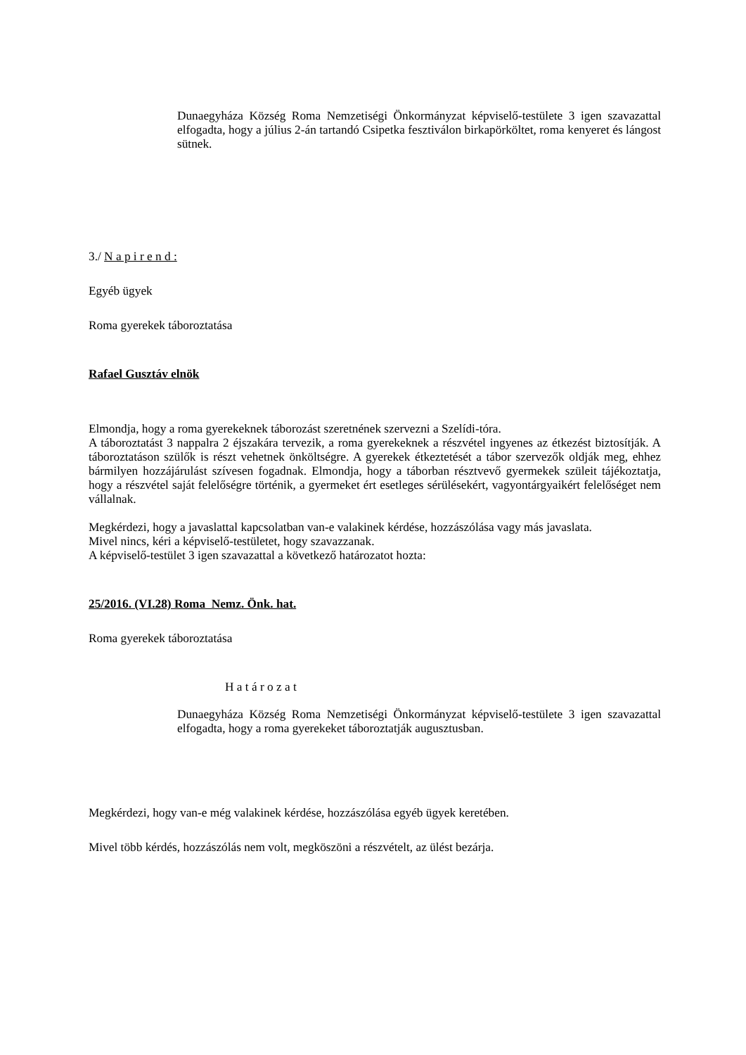Dunaegyháza Község Roma Nemzetiségi Önkormányzat képviselő-testülete 3 igen szavazattal elfogadta, hogy a július 2-án tartandó Csipetka fesztiválon birkapörköltet, roma kenyeret és lángost sütnek.
3./ N a p i r e n d :
Egyéb ügyek
Roma gyerekek táboroztatása
Rafael Gusztáv elnök
Elmondja, hogy a roma gyerekeknek táborozást szeretnének szervezni a Szelídi-tóra.
A táboroztatást 3 nappalra 2 éjszakára tervezik, a roma gyerekeknek a részvétel ingyenes az étkezést biztosítják. A táboroztatáson szülők is részt vehetnek önköltségre. A gyerekek étkeztetését a tábor szervezők oldják meg, ehhez bármilyen hozzájárulást szívesen fogadnak. Elmondja, hogy a táborban résztvevő gyermekek szüleit tájékoztatja, hogy a részvétel saját felelőségre történik, a gyermeket ért esetleges sérülésekért, vagyontárgyaikért felelőséget nem vállalnak.
Megkérdezi, hogy a javaslattal kapcsolatban van-e valakinek kérdése, hozzászólása vagy más javaslata.
Mivel nincs, kéri a képviselő-testületet, hogy szavazzanak.
A képviselő-testület 3 igen szavazattal a következő határozatot hozta:
25/2016. (VI.28) Roma Nemz. Önk. hat.
Roma gyerekek táboroztatása
H a t á r o z a t
Dunaegyháza Község Roma Nemzetiségi Önkormányzat képviselő-testülete 3 igen szavazattal elfogadta, hogy a roma gyerekeket táboroztatják augusztusban.
Megkérdezi, hogy van-e még valakinek kérdése, hozzászólása egyéb ügyek keretében.
Mivel több kérdés, hozzászólás nem volt, megköszöni a részvételt, az ülést bezárja.